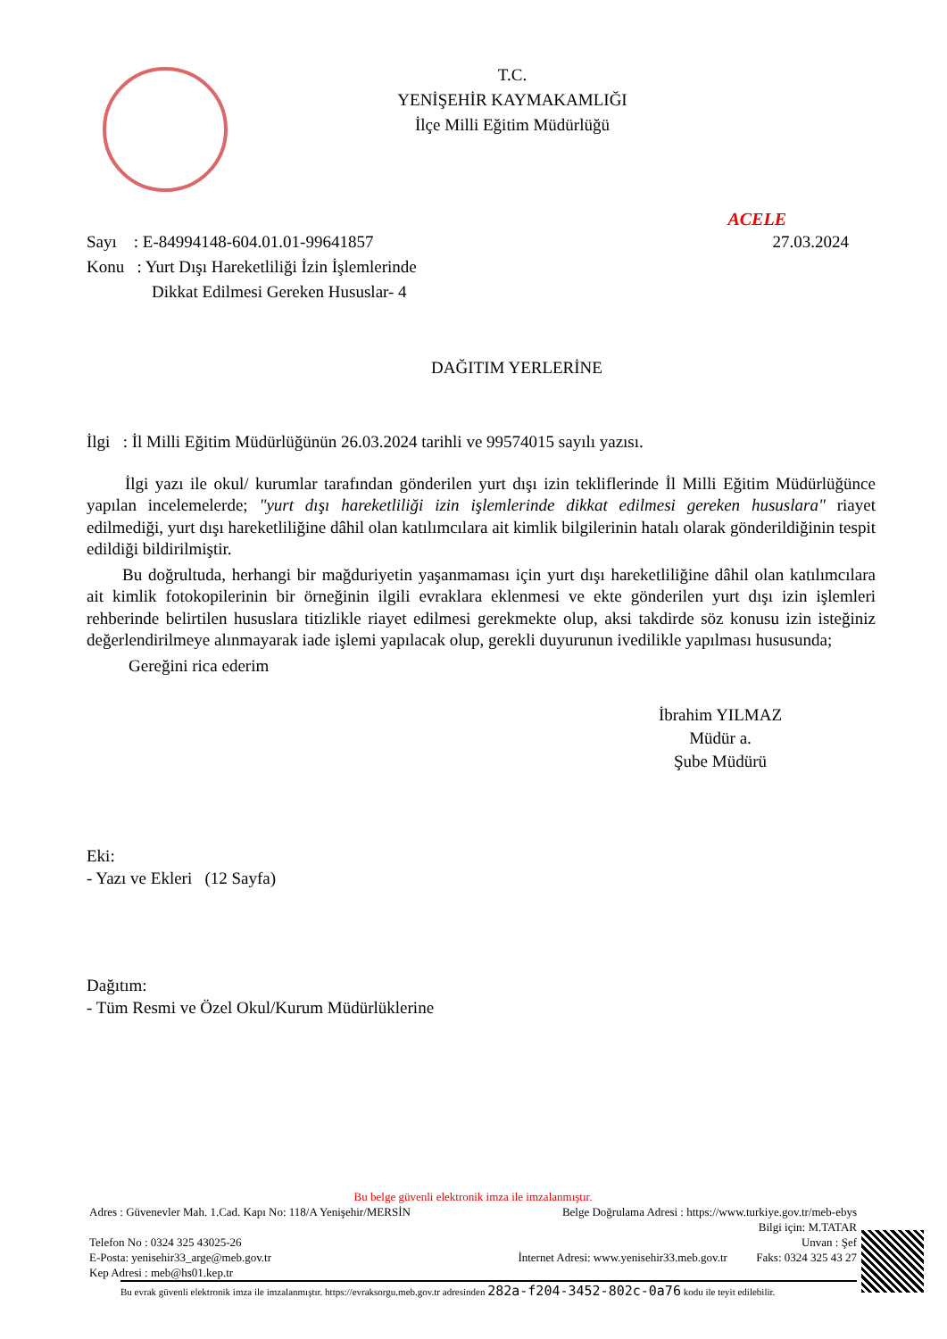T.C.
YENİŞEHİR KAYMAKAMLIĞI
İlçe Milli Eğitim Müdürlüğü
ACELE
Sayı : E-84994148-604.01.01-99641857
27.03.2024
Konu : Yurt Dışı Hareketliliği İzin İşlemlerinde
Dikkat Edilmesi Gereken Hususlar- 4
DAĞITIM YERLERİNE
İlgi : İl Milli Eğitim Müdürlüğünün 26.03.2024 tarihli ve 99574015 sayılı yazısı.
İlgi yazı ile okul/ kurumlar tarafından gönderilen yurt dışı izin tekliflerinde İl Milli Eğitim Müdürlüğünce yapılan incelemelerde; "yurt dışı hareketliliği izin işlemlerinde dikkat edilmesi gereken hususlara" riayet edilmediği, yurt dışı hareketliliğine dâhil olan katılımcılara ait kimlik bilgilerinin hatalı olarak gönderildiğinin tespit edildiği bildirilmiştir.
Bu doğrultuda, herhangi bir mağduriyetin yaşanmaması için yurt dışı hareketliliğine dâhil olan katılımcılara ait kimlik fotokopilerinin bir örneğinin ilgili evraklara eklenmesi ve ekte gönderilen yurt dışı izin işlemleri rehberinde belirtilen hususlara titizlikle riayet edilmesi gerekmekte olup, aksi takdirde söz konusu izin isteğiniz değerlendirilmeye alınmayarak iade işlemi yapılacak olup, gerekli duyurunun ivedilikle yapılması hususunda;
Gereğini rica ederim
İbrahim YILMAZ
Müdür a.
Şube Müdürü
Eki:
- Yazı ve Ekleri (12 Sayfa)
Dağıtım:
- Tüm Resmi ve Özel Okul/Kurum Müdürlüklerine
Bu belge güvenli elektronik imza ile imzalanmıştır.
Adres : Güvenevler Mah. 1.Cad. Kapı No: 118/A Yenişehir/MERSİN Belge Doğrulama Adresi : https://www.turkiye.gov.tr/meb-ebys
Bilgi için: M.TATAR
Telefon No : 0324 325 43025-26 Unvan : Şef
E-Posta: yenisehir33_arge@meb.gov.tr İnternet Adresi: www.yenisehir33.meb.gov.tr Faks: 0324 325 43 27
Kep Adresi : meb@hs01.kep.tr
Bu evrak güvenli elektronik imza ile imzalanmıştır. https://evraksorgu.meb.gov.tr adresinden 282a-f204-3452-802c-0a76 kodu ile teyit edilebilir.